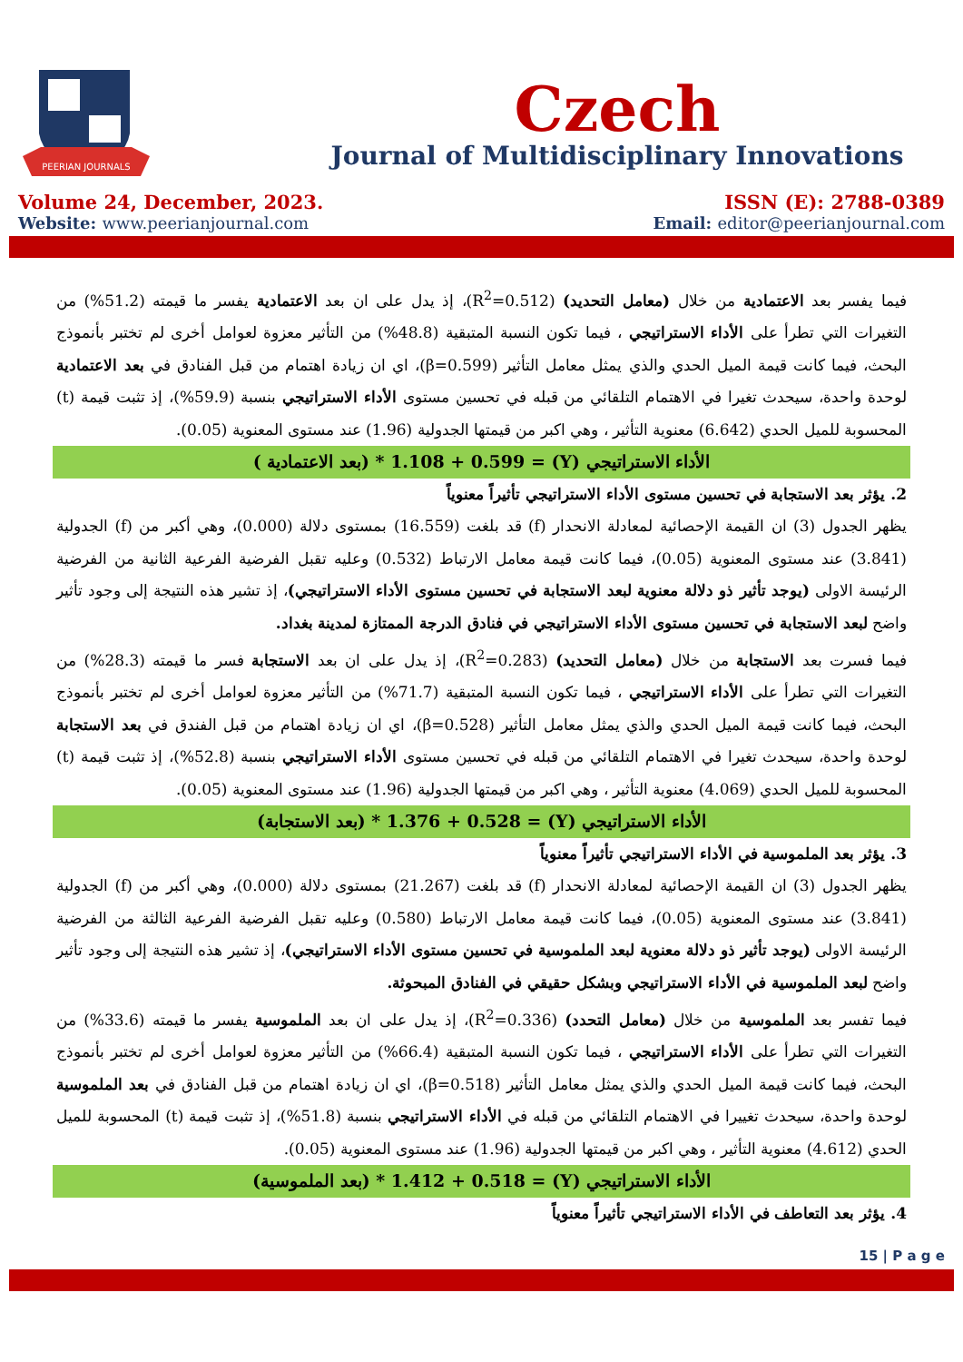PEERIAN JOURNALS
Czech
Journal of Multidisciplinary Innovations
Volume 24, December, 2023. ISSN (E): 2788-0389
Website: www.peerianjournal.com Email: editor@peerianjournal.com
فيما يفسر بعد الاعتمادية من خلال (معامل التحديد) (R<sup>2</sup>=0.512)، إذ يدل على ان بعد الاعتمادية يفسر ما قيمته (51.2%) من التغيرات التي تطرأ على الأداء الاستراتيجي ، فيما تكون النسبة المتبقية (48.8%) من التأثير معزوة لعوامل أخرى لم تختبر بأنموذج البحث، فيما كانت قيمة الميل الحدي والذي يمثل معامل التأثير (β=0.599)، اي ان زيادة اهتمام من قبل الفنادق في بعد الاعتمادية لوحدة واحدة، سيحدث تغيرا في الاهتمام التلقائي من قبله في تحسين مستوى الأداء الاستراتيجي بنسبة (59.9%)، إذ تثبت قيمة (t) المحسوبة للميل الحدي (6.642) معنوية التأثير ، وهي اكبر من قيمتها الجدولية (1.96) عند مستوى المعنوية (0.05).
الأداء الاستراتيجي (Y) = 1.108 + 0.599 * (بعد الاعتمادية )
2. يؤثر بعد الاستجابة في تحسين مستوى الأداء الاستراتيجي تأثيراً معنوياً
يظهر الجدول (3) ان القيمة الإحصائية لمعادلة الانحدار (f) قد بلغت (16.559) بمستوى دلالة (0.000)، وهي أكبر من (f) الجدولية (3.841) عند مستوى المعنوية (0.05)، فيما كانت قيمة معامل الارتباط (0.532) وعليه تقبل الفرضية الفرعية الثانية من الفرضية الرئيسة الاولى (يوجد تأثير ذو دلالة معنوية لبعد الاستجابة في تحسين مستوى الأداء الاستراتيجي)، إذ تشير هذه النتيجة إلى وجود تأثير واضح لبعد الاستجابة في تحسين مستوى الأداء الاستراتيجي في فنادق الدرجة الممتازة لمدينة بغداد.
فيما فسرت بعد الاستجابة من خلال (معامل التحديد) (R<sup>2</sup>=0.283)، إذ يدل على ان بعد الاستجابة فسر ما قيمته (28.3%) من التغيرات التي تطرأ على الأداء الاستراتيجي ، فيما تكون النسبة المتبقية (71.7%) من التأثير معزوة لعوامل أخرى لم تختبر بأنموذج البحث، فيما كانت قيمة الميل الحدي والذي يمثل معامل التأثير (β=0.528)، اي ان زيادة اهتمام من قبل الفندق في بعد الاستجابة لوحدة واحدة، سيحدث تغيرا في الاهتمام التلقائي من قبله في تحسين مستوى الأداء الاستراتيجي بنسبة (52.8%)، إذ تثبت قيمة (t) المحسوبة للميل الحدي (4.069) معنوية التأثير ، وهي اكبر من قيمتها الجدولية (1.96) عند مستوى المعنوية (0.05).
الأداء الاستراتيجي (Y) = 1.376 + 0.528 * (بعد الاستجابة)
3. يؤثر بعد الملموسية في الأداء الاستراتيجي تأثيراً معنوياً
يظهر الجدول (3) ان القيمة الإحصائية لمعادلة الانحدار (f) قد بلغت (21.267) بمستوى دلالة (0.000)، وهي أكبر من (f) الجدولية (3.841) عند مستوى المعنوية (0.05)، فيما كانت قيمة معامل الارتباط (0.580) وعليه تقبل الفرضية الفرعية الثالثة من الفرضية الرئيسة الاولى (يوجد تأثير ذو دلالة معنوية لبعد الملموسية في تحسين مستوى الأداء الاستراتيجي)، إذ تشير هذه النتيجة إلى وجود تأثير واضح لبعد الملموسية في الأداء الاستراتيجي وبشكل حقيقي في الفنادق المبحوثة.
فيما تفسر بعد الملموسية من خلال (معامل التحدد) (R<sup>2</sup>=0.336)، إذ يدل على ان بعد الملموسية يفسر ما قيمته (33.6%) من التغيرات التي تطرأ على الأداء الاستراتيجي ، فيما تكون النسبة المتبقية (66.4%) من التأثير معزوة لعوامل أخرى لم تختبر بأنموذج البحث، فيما كانت قيمة الميل الحدي والذي يمثل معامل التأثير (β=0.518)، اي ان زيادة اهتمام من قبل الفنادق في بعد الملموسية لوحدة واحدة، سيحدث تغييرا في الاهتمام التلقائي من قبله في الأداء الاستراتيجي بنسبة (51.8%)، إذ تثبت قيمة (t) المحسوبة للميل الحدي (4.612) معنوية التأثير ، وهي اكبر من قيمتها الجدولية (1.96) عند مستوى المعنوية (0.05).
الأداء الاستراتيجي (Y) = 1.412 + 0.518 * (بعد الملموسية)
4. يؤثر بعد التعاطف في الأداء الاستراتيجي تأثيراً معنوياً
15 | P a g e